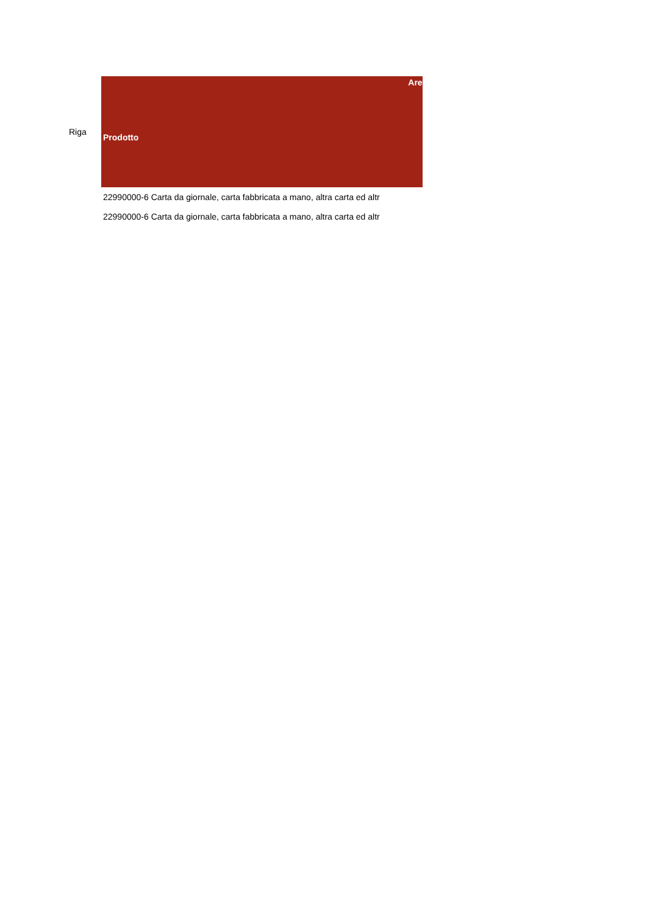| Riga | Prodotto Are |
| --- | --- |
| | 22990000-6 Carta da giornale, carta fabbricata a mano, altra carta ed altr |
| | 22990000-6 Carta da giornale, carta fabbricata a mano, altra carta ed altr |